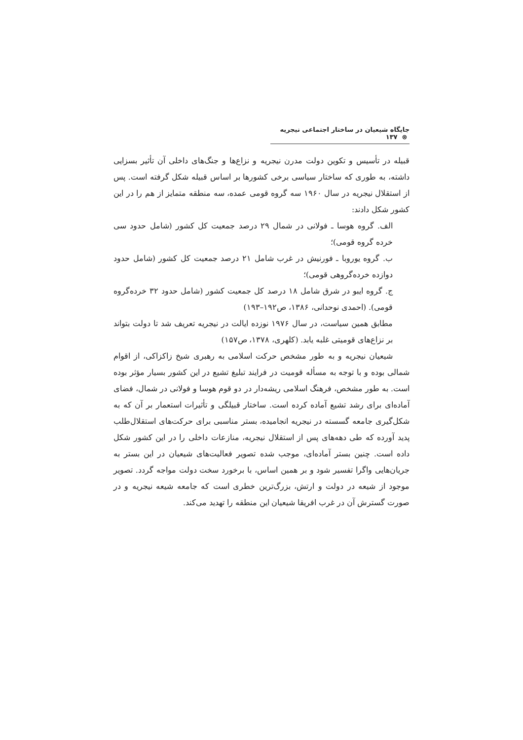جایگاه شیعیان در ساختار اجتماعی نیجریه ⊗ ۱۳۷
قبیله در تأسیس و تکوین دولت مدرن نیجریه و نزاع‌ها و جنگ‌های داخلی آن تأثیر بسزایی داشته، به طوری که ساختار سیاسی برخی کشورها بر اساس قبیله شکل گرفته است. پس از استقلال نیجریه در سال ۱۹۶۰ سه گروه قومی عمده، سه منطقه متمایز از هم را در این کشور شکل دادند:
الف. گروه هوسا ـ فولانی در شمال ۲۹ درصد جمعیت کل کشور (شامل حدود سی خرده گروه قومی)؛
ب. گروه یوروبا ـ فورنیش در غرب شامل ۲۱ درصد جمعیت کل کشور (شامل حدود دوازده خرده‌گروهی قومی)؛
ج. گروه ایبو در شرق شامل ۱۸ درصد کل جمعیت کشور (شامل حدود ۳۲ خرده‌گروه قومی). (احمدی نوحدانی، ۱۳۸۶، ص۱۹۲–۱۹۳)
مطابق همین سیاست، در سال ۱۹۷۶ نوزده ایالت در نیجریه تعریف شد تا دولت بتواند بر نزاع‌های قومیتی غلبه یابد. (کلهری، ۱۳۷۸، ص۱۵۷)
شیعیان نیجریه و به طور مشخص حرکت اسلامی به رهبری شیخ زاکزاکی، از اقوام شمالی بوده و با توجه به مسأله قومیت در فرایند تبلیغ تشیع در این کشور بسیار مؤثر بوده است. به طور مشخص، فرهنگ اسلامی ریشه‌دار در دو قوم هوسا و فولانی در شمال، فضای آماده‌ای برای رشد تشیع آماده کرده است. ساختار قبیلگی و تأثیرات استعمار بر آن که به شکل‌گیری جامعه گسسته در نیجریه انجامیده، بستر مناسبی برای حرکت‌های استقلال‌طلب پدید آورده که طی دهه‌های پس از استقلال نیجریه، منازعات داخلی را در این کشور شکل داده است. چنین بستر آماده‌ای، موجب شده تصویر فعالیت‌های شیعیان در این بستر به جریان‌هایی واگرا تفسیر شود و بر همین اساس، با برخورد سخت دولت مواجه گردد. تصویر موجود از شیعه در دولت و ارتش، بزرگ‌ترین خطری است که جامعه شیعه نیجریه و در صورت گسترش آن در غرب افریقا شیعیان این منطقه را تهدید می‌کند.